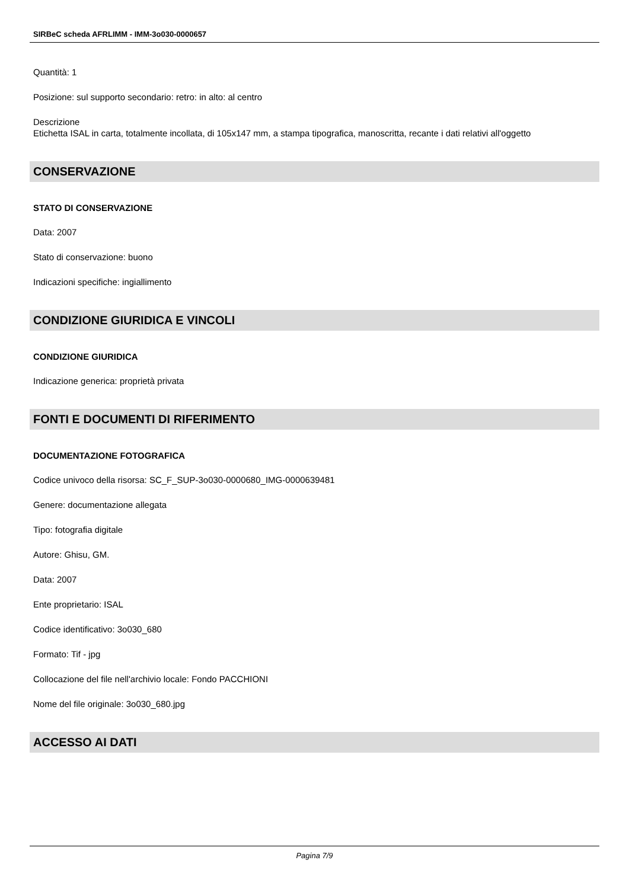SIRBeC scheda AFRLIMM - IMM-3o030-0000657
Quantità: 1
Posizione: sul supporto secondario: retro: in alto: al centro
Descrizione
Etichetta ISAL in carta, totalmente incollata, di 105x147 mm, a stampa tipografica, manoscritta, recante i dati relativi all'oggetto
CONSERVAZIONE
STATO DI CONSERVAZIONE
Data: 2007
Stato di conservazione: buono
Indicazioni specifiche: ingiallimento
CONDIZIONE GIURIDICA E VINCOLI
CONDIZIONE GIURIDICA
Indicazione generica: proprietà privata
FONTI E DOCUMENTI DI RIFERIMENTO
DOCUMENTAZIONE FOTOGRAFICA
Codice univoco della risorsa: SC_F_SUP-3o030-0000680_IMG-0000639481
Genere: documentazione allegata
Tipo: fotografia digitale
Autore: Ghisu, GM.
Data: 2007
Ente proprietario: ISAL
Codice identificativo: 3o030_680
Formato: Tif - jpg
Collocazione del file nell'archivio locale: Fondo PACCHIONI
Nome del file originale: 3o030_680.jpg
ACCESSO AI DATI
Pagina 7/9